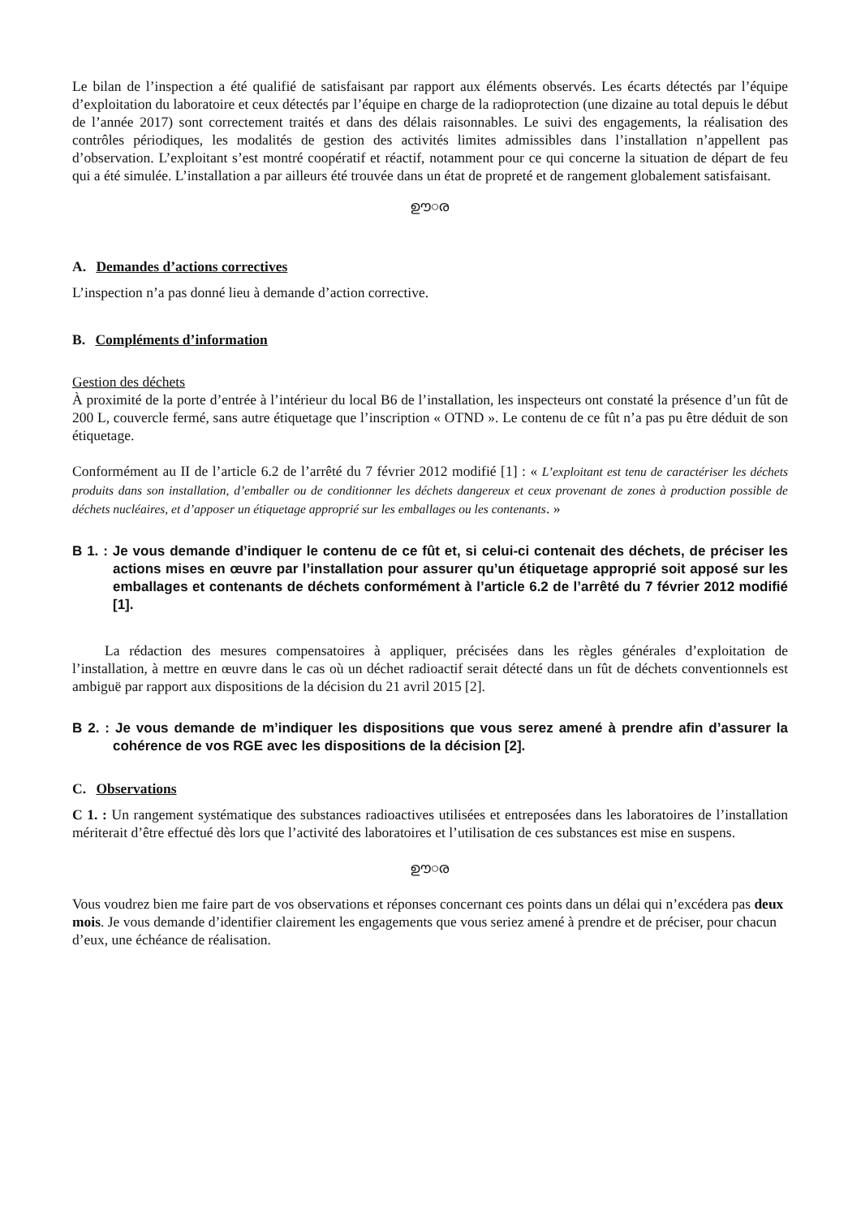Le bilan de l’inspection a été qualifié de satisfaisant par rapport aux éléments observés. Les écarts détectés par l’équipe d’exploitation du laboratoire et ceux détectés par l’équipe en charge de la radioprotection (une dizaine au total depuis le début de l’année 2017) sont correctement traités et dans des délais raisonnables. Le suivi des engagements, la réalisation des contrôles périodiques, les modalités de gestion des activités limites admissibles dans l’installation n’appellent pas d’observation. L’exploitant s’est montré coopératif et réactif, notamment pour ce qui concerne la situation de départ de feu qui a été simulée. L’installation a par ailleurs été trouvée dans un état de propreté et de rangement globalement satisfaisant.
ഊ○ര
A. Demandes d’actions correctives
L’inspection n’a pas donné lieu à demande d’action corrective.
B. Compléments d’information
Gestion des déchets
À proximité de la porte d’entrée à l’intérieur du local B6 de l’installation, les inspecteurs ont constaté la présence d’un fût de 200 L, couvercle fermé, sans autre étiquetage que l’inscription « OTND ». Le contenu de ce fût n’a pas pu être déduit de son étiquetage.
Conformément au II de l’article 6.2 de l’arrêté du 7 février 2012 modifié [1] : « L’exploitant est tenu de caractériser les déchets produits dans son installation, d’emballer ou de conditionner les déchets dangereux et ceux provenant de zones à production possible de déchets nucléaires, et d’apposer un étiquetage approprié sur les emballages ou les contenants. »
B 1. : Je vous demande d’indiquer le contenu de ce fût et, si celui-ci contenait des déchets, de préciser les actions mises en œuvre par l’installation pour assurer qu’un étiquetage approprié soit apposé sur les emballages et contenants de déchets conformément à l’article 6.2 de l’arrêté du 7 février 2012 modifié [1].
La rédaction des mesures compensatoires à appliquer, précisées dans les règles générales d’exploitation de l’installation, à mettre en œuvre dans le cas où un déchet radioactif serait détecté dans un fût de déchets conventionnels est ambiguë par rapport aux dispositions de la décision du 21 avril 2015 [2].
B 2. : Je vous demande de m’indiquer les dispositions que vous serez amené à prendre afin d’assurer la cohérence de vos RGE avec les dispositions de la décision [2].
C. Observations
C 1. : Un rangement systématique des substances radioactives utilisées et entreposées dans les laboratoires de l’installation mériterait d’être effectué dès lors que l’activité des laboratoires et l’utilisation de ces substances est mise en suspens.
ഊ○ര
Vous voudrez bien me faire part de vos observations et réponses concernant ces points dans un délai qui n’excédera pas deux mois. Je vous demande d’identifier clairement les engagements que vous seriez amené à prendre et de préciser, pour chacun d’eux, une échéance de réalisation.